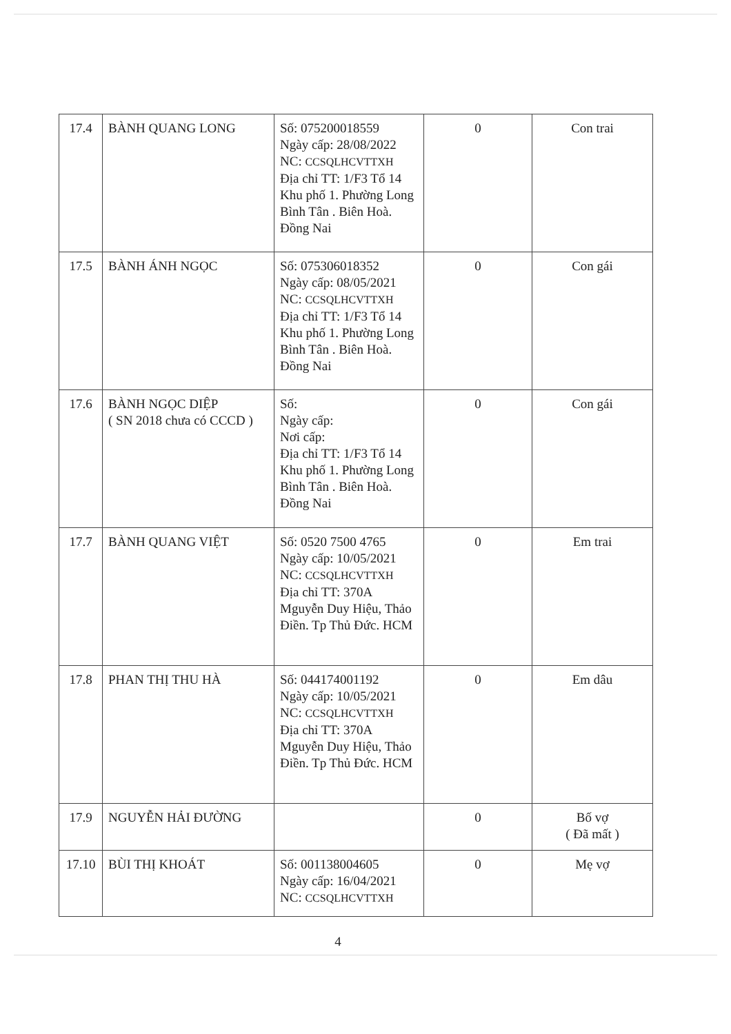| 17.4 | BÀNH QUANG LONG | Số: 075200018559 Ngày cấp: 28/08/2022 NC: CCSQLHCVTTXH Địa chỉ TT: 1/F3 Tổ 14 Khu phố 1. Phường Long Bình Tân . Biên Hoà. Đồng Nai | 0 | Con trai |
| 17.5 | BÀNH ÁNH NGỌC | Số: 075306018352 Ngày cấp: 08/05/2021 NC: CCSQLHCVTTXH Địa chỉ TT: 1/F3 Tổ 14 Khu phố 1. Phường Long Bình Tân . Biên Hoà. Đồng Nai | 0 | Con gái |
| 17.6 | BÀNH NGỌC DIỆP ( SN 2018 chưa có CCCD ) | Số: Ngày cấp: Nơi cấp: Địa chỉ TT: 1/F3 Tổ 14 Khu phố 1. Phường Long Bình Tân . Biên Hoà. Đồng Nai | 0 | Con gái |
| 17.7 | BÀNH QUANG VIỆT | Số: 0520 7500 4765 Ngày cấp: 10/05/2021 NC: CCSQLHCVTTXH Địa chỉ TT: 370A Mguyễn Duy Hiệu, Thảo Điền. Tp Thủ Đức. HCM | 0 | Em trai |
| 17.8 | PHAN THỊ THU HÀ | Số: 044174001192 Ngày cấp: 10/05/2021 NC: CCSQLHCVTTXH Địa chỉ TT: 370A Mguyễn Duy Hiệu, Thảo Điền. Tp Thủ Đức. HCM | 0 | Em dâu |
| 17.9 | NGUYỄN HẢI ĐƯỜNG | | 0 | Bố vợ ( Đã mất ) |
| 17.10 | BÙI THỊ KHOÁT | Số: 001138004605 Ngày cấp: 16/04/2021 NC: CCSQLHCVTTXH | 0 | Mẹ vợ |
4